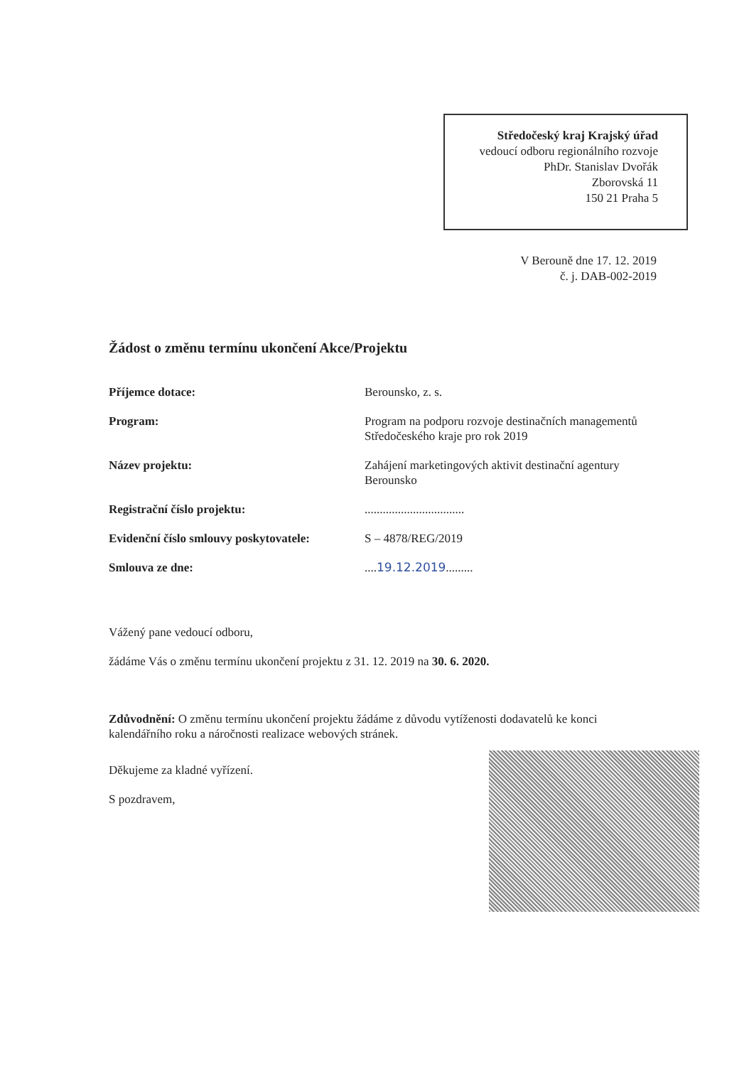Středočeský kraj Krajský úřad
vedoucí odboru regionálního rozvoje
PhDr. Stanislav Dvořák
Zborovská 11
150 21 Praha 5
V Berouně dne 17. 12. 2019
č. j. DAB-002-2019
Žádost o změnu termínu ukončení Akce/Projektu
| Příjemce dotace: | Berounsko, z. s. |
| Program: | Program na podporu rozvoje destinačních managementů Středočeského kraje pro rok 2019 |
| Název projektu: | Zahájení marketingových aktivit destinační agentury Berounsko |
| Registrační číslo projektu: | ................................. |
| Evidenční číslo smlouvy poskytovatele: | S – 4878/REG/2019 |
| Smlouva ze dne: | .... 19.12.2019 ......... |
Vážený pane vedoucí odboru,
žádáme Vás o změnu termínu ukončení projektu z 31. 12. 2019 na 30. 6. 2020.
Zdůvodnění: O změnu termínu ukončení projektu žádáme z důvodu vytíženosti dodavatelů ke konci kalendářního roku a náročnosti realizace webových stránek.
Děkujeme za kladné vyřízení.
S pozdravem,